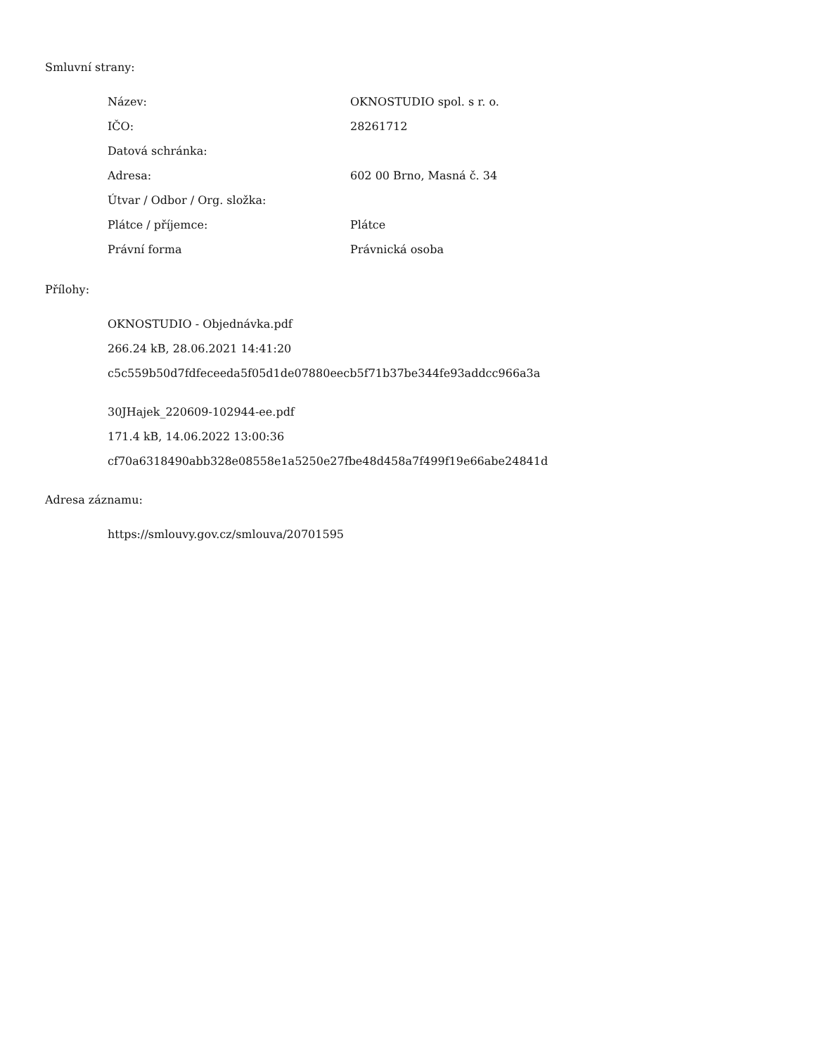Smluvní strany:
| Název: | OKNOSTUDIO spol. s r. o. |
| IČO: | 28261712 |
| Datová schránka: | |
| Adresa: | 602 00 Brno, Masná č. 34 |
| Útvar / Odbor / Org. složka: | |
| Plátce / příjemce: | Plátce |
| Právní forma | Právnická osoba |
Přílohy:
OKNOSTUDIO - Objednávka.pdf
266.24 kB, 28.06.2021 14:41:20
c5c559b50d7fdfeceeda5f05d1de07880eecb5f71b37be344fe93addcc966a3a
30JHajek_220609-102944-ee.pdf
171.4 kB, 14.06.2022 13:00:36
cf70a6318490abb328e08558e1a5250e27fbe48d458a7f499f19e66abe24841d
Adresa záznamu:
https://smlouvy.gov.cz/smlouva/20701595